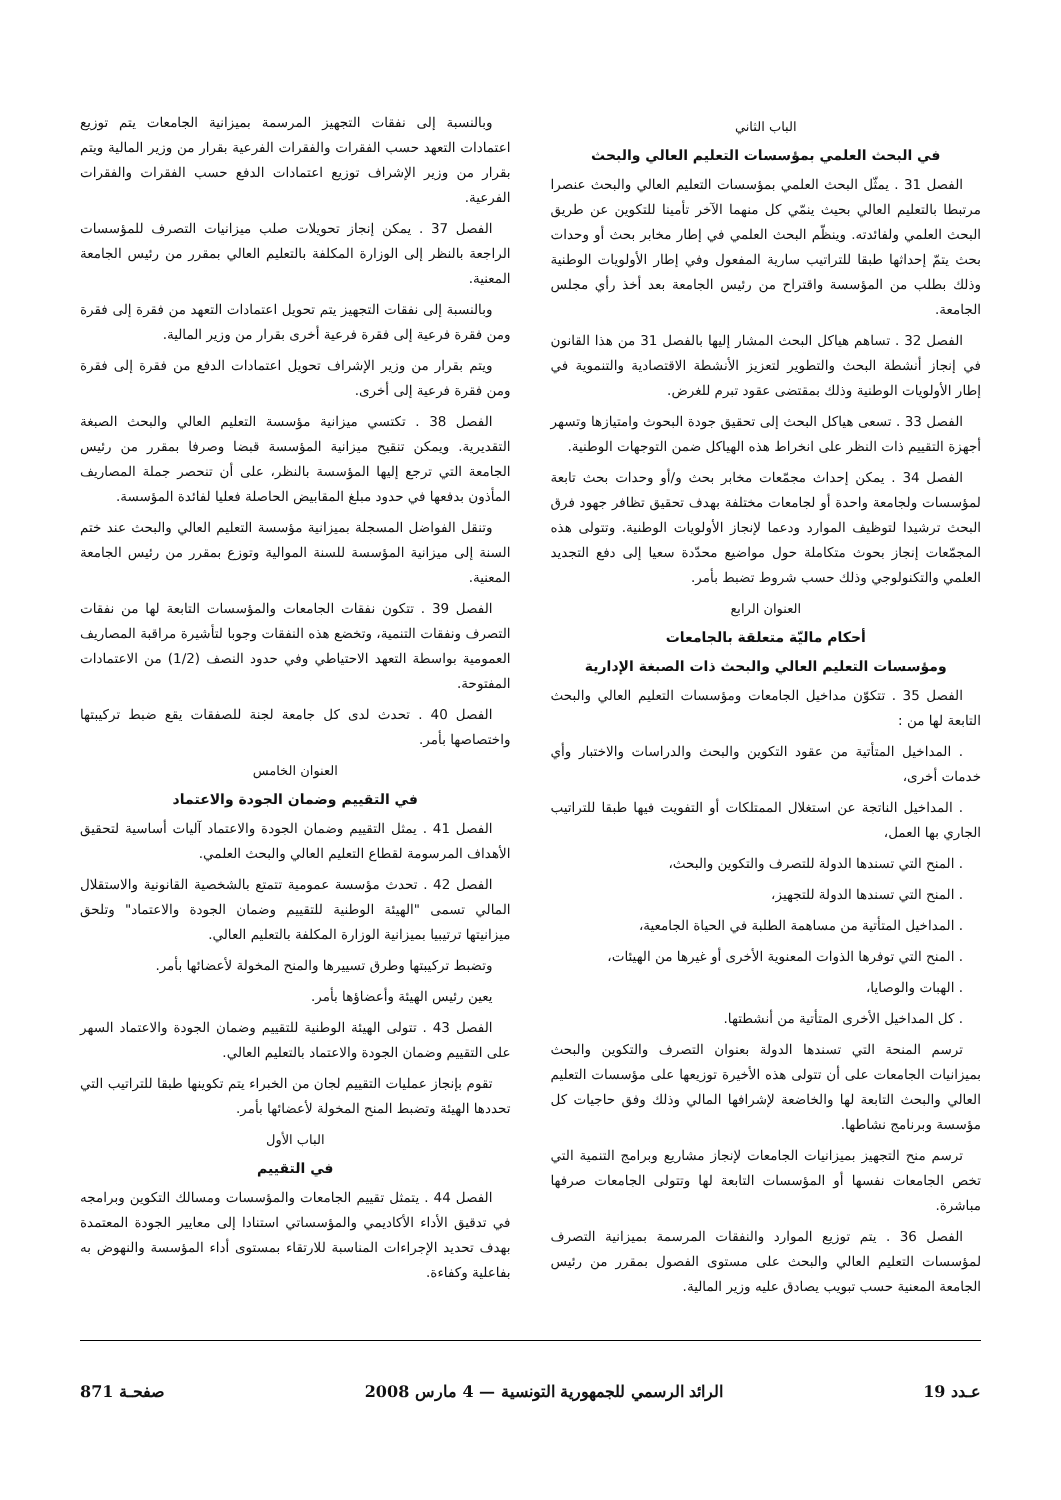الباب الثاني
في البحث العلمي بمؤسسات التعليم العالي والبحث
الفصل 31 . يمثّل البحث العلمي بمؤسسات التعليم العالي والبحث عنصرا مرتبطا بالتعليم العالي بحيث ينمّي كل منهما الآخر تأمينا للتكوين عن طريق البحث العلمي ولفائدته. وينظّم البحث العلمي في إطار مخابر بحث أو وحدات بحث يتمّ إحداثها طبقا للتراتيب سارية المفعول وفي إطار الأولويات الوطنية وذلك بطلب من المؤسسة واقتراح من رئيس الجامعة بعد أخذ رأي مجلس الجامعة.
الفصل 32 . تساهم هياكل البحث المشار إليها بالفصل 31 من هذا القانون في إنجاز أنشطة البحث والتطوير لتعزيز الأنشطة الاقتصادية والتنموية في إطار الأولويات الوطنية وذلك بمقتضى عقود تبرم للغرض.
الفصل 33 . تسعى هياكل البحث إلى تحقيق جودة البحوث وامتيازها وتسهر أجهزة التقييم ذات النظر على انخراط هذه الهياكل ضمن التوجهات الوطنية.
الفصل 34 . يمكن إحداث مجمّعات مخابر بحث و/أو وحدات بحث تابعة لمؤسسات ولجامعة واحدة أو لجامعات مختلفة بهدف تحقيق تظافر جهود فرق البحث ترشيدا لتوظيف الموارد ودعما لإنجاز الأولويات الوطنية. وتتولى هذه المجمّعات إنجاز بحوث متكاملة حول مواضيع محدّدة سعيا إلى دفع التجديد العلمي والتكنولوجي وذلك حسب شروط تضبط بأمر.
العنوان الرابع
أحكام ماليّة متعلقة بالجامعات
ومؤسسات التعليم العالي والبحث ذات الصبغة الإدارية
الفصل 35 . تتكوّن مداخيل الجامعات ومؤسسات التعليم العالي والبحث التابعة لها من :
. المداخيل المتأتية من عقود التكوين والبحث والدراسات والاختبار وأي خدمات أخرى،
. المداخيل الناتجة عن استغلال الممتلكات أو التفويت فيها طبقا للتراتيب الجاري بها العمل،
. المنح التي تسندها الدولة للتصرف والتكوين والبحث،
. المنح التي تسندها الدولة للتجهيز،
. المداخيل المتأتية من مساهمة الطلبة في الحياة الجامعية،
. المنح التي توفرها الذوات المعنوية الأخرى أو غيرها من الهيئات،
. الهبات والوصايا،
. كل المداخيل الأخرى المتأتية من أنشطتها.
ترسم المنحة التي تسندها الدولة بعنوان التصرف والتكوين والبحث بميزانيات الجامعات على أن تتولى هذه الأخيرة توزيعها على مؤسسات التعليم العالي والبحث التابعة لها والخاضعة لإشرافها المالي وذلك وفق حاجيات كل مؤسسة وبرنامج نشاطها.
ترسم منح التجهيز بميزانيات الجامعات لإنجاز مشاريع وبرامج التنمية التي تخص الجامعات نفسها أو المؤسسات التابعة لها وتتولى الجامعات صرفها مباشرة.
الفصل 36 . يتم توزيع الموارد والنفقات المرسمة بميزانية التصرف لمؤسسات التعليم العالي والبحث على مستوى الفصول بمقرر من رئيس الجامعة المعنية حسب تبويب يصادق عليه وزير المالية.
وبالنسبة إلى نفقات التجهيز المرسمة بميزانية الجامعات يتم توزيع اعتمادات التعهد حسب الفقرات والفقرات الفرعية بقرار من وزير المالية ويتم بقرار من وزير الإشراف توزيع اعتمادات الدفع حسب الفقرات والفقرات الفرعية.
الفصل 37 . يمكن إنجاز تحويلات صلب ميزانيات التصرف للمؤسسات الراجعة بالنظر إلى الوزارة المكلفة بالتعليم العالي بمقرر من رئيس الجامعة المعنية.
وبالنسبة إلى نفقات التجهيز يتم تحويل اعتمادات التعهد من فقرة إلى فقرة ومن فقرة فرعية إلى فقرة فرعية أخرى بقرار من وزير المالية.
ويتم بقرار من وزير الإشراف تحويل اعتمادات الدفع من فقرة إلى فقرة ومن فقرة فرعية إلى أخرى.
الفصل 38 . تكتسي ميزانية مؤسسة التعليم العالي والبحث الصبغة التقديرية. ويمكن تنقيح ميزانية المؤسسة قبضا وصرفا بمقرر من رئيس الجامعة التي ترجع إليها المؤسسة بالنظر، على أن تنحصر جملة المصاريف المأذون بدفعها في حدود مبلغ المقابيض الحاصلة فعليا لفائدة المؤسسة.
وتنقل الفواضل المسجلة بميزانية مؤسسة التعليم العالي والبحث عند ختم السنة إلى ميزانية المؤسسة للسنة الموالية وتوزع بمقرر من رئيس الجامعة المعنية.
الفصل 39 . تتكون نفقات الجامعات والمؤسسات التابعة لها من نفقات التصرف ونفقات التنمية، وتخضع هذه النفقات وجوبا لتأشيرة مراقبة المصاريف العمومية بواسطة التعهد الاحتياطي وفي حدود النصف (1/2) من الاعتمادات المفتوحة.
الفصل 40 . تحدث لدى كل جامعة لجنة للصفقات يقع ضبط تركيبتها واختصاصها بأمر.
العنوان الخامس
في التقييم وضمان الجودة والاعتماد
الفصل 41 . يمثل التقييم وضمان الجودة والاعتماد آليات أساسية لتحقيق الأهداف المرسومة لقطاع التعليم العالي والبحث العلمي.
الفصل 42 . تحدث مؤسسة عمومية تتمتع بالشخصية القانونية والاستقلال المالي تسمى "الهيئة الوطنية للتقييم وضمان الجودة والاعتماد" وتلحق ميزانيتها ترتيبيا بميزانية الوزارة المكلفة بالتعليم العالي.
وتضبط تركيبتها وطرق تسييرها والمنح المخولة لأعضائها بأمر.
يعين رئيس الهيئة وأعضاؤها بأمر.
الفصل 43 . تتولى الهيئة الوطنية للتقييم وضمان الجودة والاعتماد السهر على التقييم وضمان الجودة والاعتماد بالتعليم العالي.
تقوم بإنجاز عمليات التقييم لجان من الخبراء يتم تكوينها طبقا للتراتيب التي تحددها الهيئة وتضبط المنح المخولة لأعضائها بأمر.
الباب الأول
في التقييم
الفصل 44 . يتمثل تقييم الجامعات والمؤسسات ومسالك التكوين وبرامجه في تدقيق الأداء الأكاديمي والمؤسساتي استنادا إلى معايير الجودة المعتمدة بهدف تحديد الإجراءات المناسبة للارتقاء بمستوى أداء المؤسسة والنهوض به بفاعلية وكفاءة.
عـدد 19 الرائد الرسمي للجمهورية التونسية — 4 مارس 2008 صفحـة 871